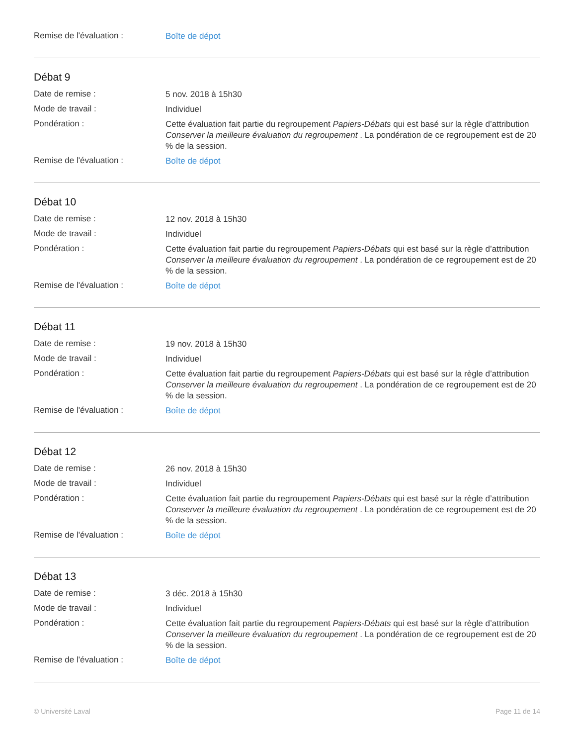Remise de l'évaluation :
Boîte de dépot
Débat 9
Date de remise :
5 nov. 2018 à 15h30
Mode de travail :
Individuel
Pondération :
Cette évaluation fait partie du regroupement Papiers-Débats qui est basé sur la règle d’attribution Conserver la meilleure évaluation du regroupement . La pondération de ce regroupement est de 20 % de la session.
Remise de l'évaluation :
Boîte de dépot
Débat 10
Date de remise :
12 nov. 2018 à 15h30
Mode de travail :
Individuel
Pondération :
Cette évaluation fait partie du regroupement Papiers-Débats qui est basé sur la règle d’attribution Conserver la meilleure évaluation du regroupement . La pondération de ce regroupement est de 20 % de la session.
Remise de l'évaluation :
Boîte de dépot
Débat 11
Date de remise :
19 nov. 2018 à 15h30
Mode de travail :
Individuel
Pondération :
Cette évaluation fait partie du regroupement Papiers-Débats qui est basé sur la règle d’attribution Conserver la meilleure évaluation du regroupement . La pondération de ce regroupement est de 20 % de la session.
Remise de l'évaluation :
Boîte de dépot
Débat 12
Date de remise :
26 nov. 2018 à 15h30
Mode de travail :
Individuel
Pondération :
Cette évaluation fait partie du regroupement Papiers-Débats qui est basé sur la règle d’attribution Conserver la meilleure évaluation du regroupement . La pondération de ce regroupement est de 20 % de la session.
Remise de l'évaluation :
Boîte de dépot
Débat 13
Date de remise :
3 déc. 2018 à 15h30
Mode de travail :
Individuel
Pondération :
Cette évaluation fait partie du regroupement Papiers-Débats qui est basé sur la règle d’attribution Conserver la meilleure évaluation du regroupement . La pondération de ce regroupement est de 20 % de la session.
Remise de l'évaluation :
Boîte de dépot
© Université Laval Page 11 de 14